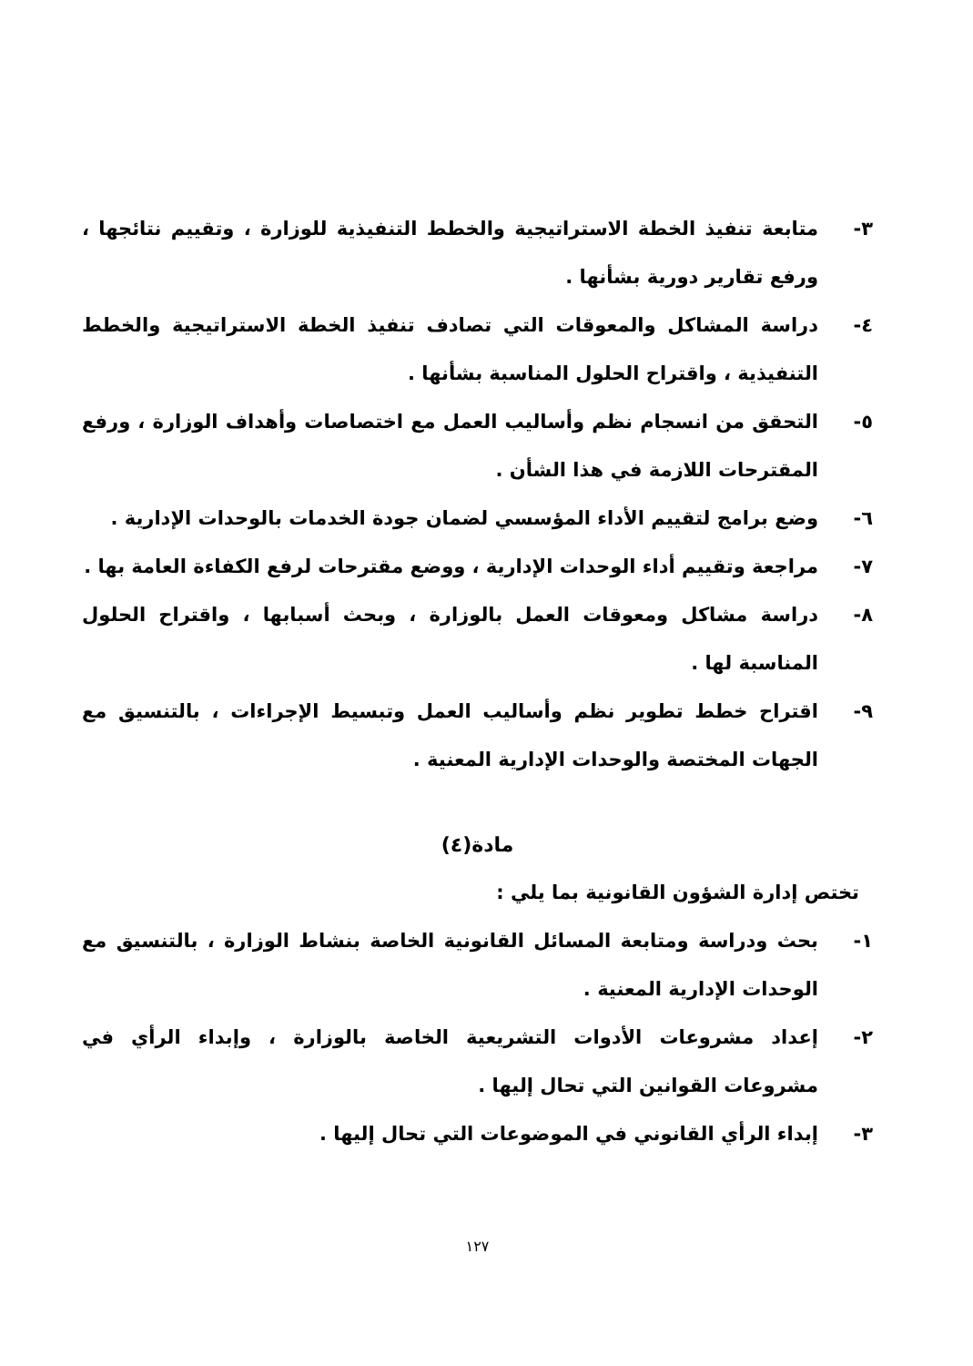٣- متابعة تنفيذ الخطة الاستراتيجية والخطط التنفيذية للوزارة ، وتقييم نتائجها ، ورفع تقارير دورية بشأنها .
٤- دراسة المشاكل والمعوقات التي تصادف تنفيذ الخطة الاستراتيجية والخطط التنفيذية ، واقتراح الحلول المناسبة بشأنها .
٥- التحقق من انسجام نظم وأساليب العمل مع اختصاصات وأهداف الوزارة ، ورفع المقترحات اللازمة في هذا الشأن .
٦- وضع برامج لتقييم الأداء المؤسسي لضمان جودة الخدمات بالوحدات الإدارية .
٧- مراجعة وتقييم أداء الوحدات الإدارية ، ووضع مقترحات لرفع الكفاءة العامة بها .
٨- دراسة مشاكل ومعوقات العمل بالوزارة ، وبحث أسبابها ، واقتراح الحلول المناسبة لها .
٩- اقتراح خطط تطوير نظم وأساليب العمل وتبسيط الإجراءات ، بالتنسيق مع الجهات المختصة والوحدات الإدارية المعنية .
مادة(٤)
تختص إدارة الشؤون القانونية بما يلي :
١- بحث ودراسة ومتابعة المسائل القانونية الخاصة بنشاط الوزارة ، بالتنسيق مع الوحدات الإدارية المعنية .
٢- إعداد مشروعات الأدوات التشريعية الخاصة بالوزارة ، وإبداء الرأي في مشروعات القوانين التي تحال إليها .
٣- إبداء الرأي القانوني في الموضوعات التي تحال إليها .
١٢٧